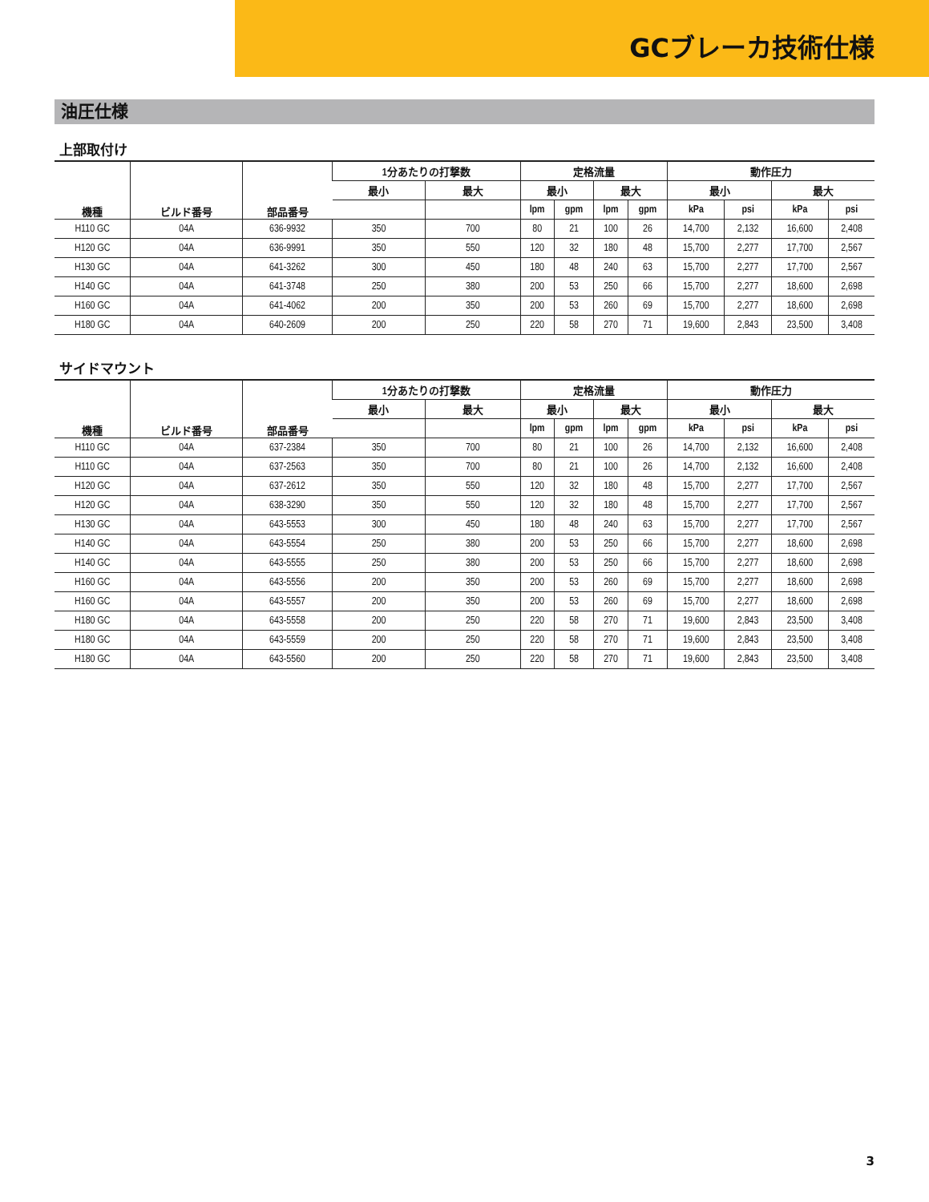GCブレーカ技術仕様
油圧仕様
上部取付け
| 機種 | ビルド番号 | 部品番号 | 1分あたりの打撃数 | | 定格流量 | | | | 動作圧力 | | | |
| --- | --- | --- | --- | --- | --- | --- | --- | --- | --- | --- | --- | --- |
| | | | 最小 | 最大 | 最小 | | 最大 | | 最小 | | 最大 | |
| | | | | | lpm | gpm | lpm | gpm | kPa | psi | kPa | psi |
| H110 GC | 04A | 636-9932 | 350 | 700 | 80 | 21 | 100 | 26 | 14,700 | 2,132 | 16,600 | 2,408 |
| H120 GC | 04A | 636-9991 | 350 | 550 | 120 | 32 | 180 | 48 | 15,700 | 2,277 | 17,700 | 2,567 |
| H130 GC | 04A | 641-3262 | 300 | 450 | 180 | 48 | 240 | 63 | 15,700 | 2,277 | 17,700 | 2,567 |
| H140 GC | 04A | 641-3748 | 250 | 380 | 200 | 53 | 250 | 66 | 15,700 | 2,277 | 18,600 | 2,698 |
| H160 GC | 04A | 641-4062 | 200 | 350 | 200 | 53 | 260 | 69 | 15,700 | 2,277 | 18,600 | 2,698 |
| H180 GC | 04A | 640-2609 | 200 | 250 | 220 | 58 | 270 | 71 | 19,600 | 2,843 | 23,500 | 3,408 |
サイドマウント
| 機種 | ビルド番号 | 部品番号 | 1分あたりの打撃数 | | 定格流量 | | | | 動作圧力 | | | |
| --- | --- | --- | --- | --- | --- | --- | --- | --- | --- | --- | --- | --- |
| | | | 最小 | 最大 | 最小 | | 最大 | | 最小 | | 最大 | |
| | | | | | lpm | gpm | lpm | gpm | kPa | psi | kPa | psi |
| H110 GC | 04A | 637-2384 | 350 | 700 | 80 | 21 | 100 | 26 | 14,700 | 2,132 | 16,600 | 2,408 |
| H110 GC | 04A | 637-2563 | 350 | 700 | 80 | 21 | 100 | 26 | 14,700 | 2,132 | 16,600 | 2,408 |
| H120 GC | 04A | 637-2612 | 350 | 550 | 120 | 32 | 180 | 48 | 15,700 | 2,277 | 17,700 | 2,567 |
| H120 GC | 04A | 638-3290 | 350 | 550 | 120 | 32 | 180 | 48 | 15,700 | 2,277 | 17,700 | 2,567 |
| H130 GC | 04A | 643-5553 | 300 | 450 | 180 | 48 | 240 | 63 | 15,700 | 2,277 | 17,700 | 2,567 |
| H140 GC | 04A | 643-5554 | 250 | 380 | 200 | 53 | 250 | 66 | 15,700 | 2,277 | 18,600 | 2,698 |
| H140 GC | 04A | 643-5555 | 250 | 380 | 200 | 53 | 250 | 66 | 15,700 | 2,277 | 18,600 | 2,698 |
| H160 GC | 04A | 643-5556 | 200 | 350 | 200 | 53 | 260 | 69 | 15,700 | 2,277 | 18,600 | 2,698 |
| H160 GC | 04A | 643-5557 | 200 | 350 | 200 | 53 | 260 | 69 | 15,700 | 2,277 | 18,600 | 2,698 |
| H180 GC | 04A | 643-5558 | 200 | 250 | 220 | 58 | 270 | 71 | 19,600 | 2,843 | 23,500 | 3,408 |
| H180 GC | 04A | 643-5559 | 200 | 250 | 220 | 58 | 270 | 71 | 19,600 | 2,843 | 23,500 | 3,408 |
| H180 GC | 04A | 643-5560 | 200 | 250 | 220 | 58 | 270 | 71 | 19,600 | 2,843 | 23,500 | 3,408 |
3